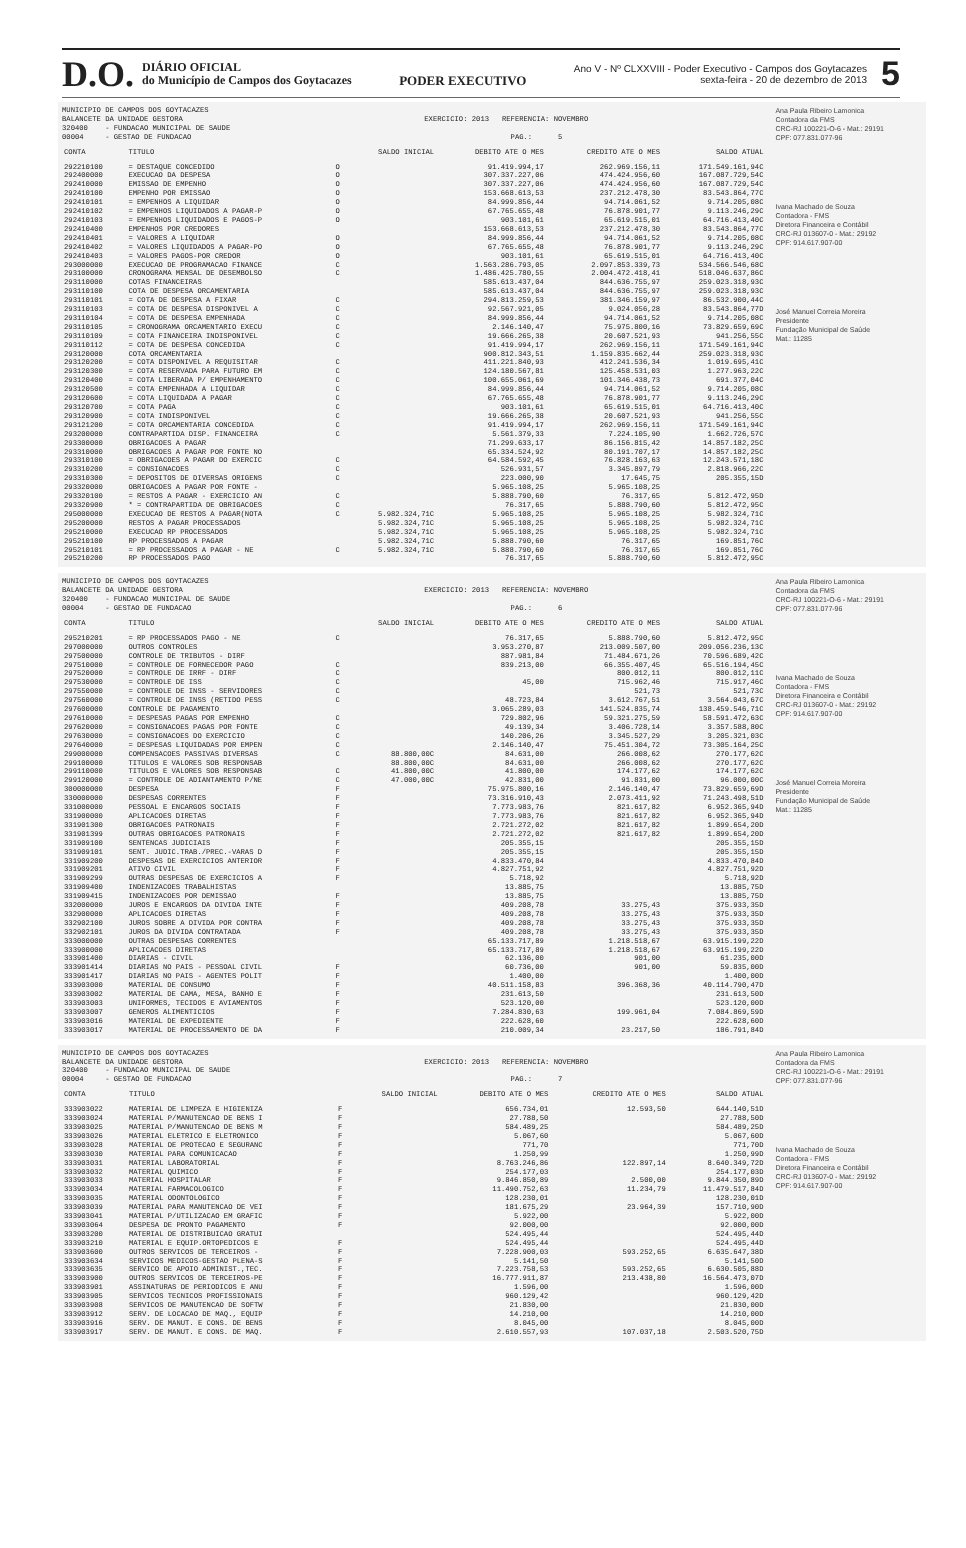D.O. DIÁRIO OFICIAL
do Município de Campos dos Goytacazes
PODER EXECUTIVO
Ano V - Nº CLXXVIII - Poder Executivo - Campos dos Goytacazes
sexta-feira - 20 de dezembro de 2013
5
MUNICIPIO DE CAMPOS DOS GOYTACAZES BALANCETE DA UNIDADE GESTORA EXERCICIO: 2013 REFERENCIA: NOVEMBRO 320400 - FUNDACAO MUNICIPAL DE SAUDE 00004 - GESTAO DE FUNDACAO PAG.: 5
| CONTA | TITULO | | SALDO INICIAL | DEBITO ATE O MES | CREDITO ATE O MES | SALDO ATUAL |
| --- | --- | --- | --- | --- | --- | --- |
| 292210100 | = DESTAQUE CONCEDIDO | O | | 91.419.994,17 | 262.969.156,11 | 171.549.161,94C |
| 292400000 | EXECUCAO DA DESPESA | O | | 307.337.227,06 | 474.424.956,60 | 167.087.729,54C |
| 292410000 | EMISSAO DE EMPENHO | O | | 307.337.227,06 | 474.424.956,60 | 167.087.729,54C |
| 292410100 | EMPENHO POR EMISSAO | O | | 153.668.613,53 | 237.212.478,30 | 83.543.864,77C |
| 292410101 | = EMPENHOS A LIQUIDAR | O | | 84.999.856,44 | 94.714.061,52 | 9.714.205,08C |
| 292410102 | = EMPENHOS LIQUIDADOS A PAGAR-P | O | | 67.765.655,48 | 76.878.901,77 | 9.113.246,29C |
| 292410103 | = EMPENHOS LIQUIDADOS E PAGOS-P | O | | 903.101,61 | 65.619.515,01 | 64.716.413,40C |
| 292410400 | EMPENHOS POR CREDORES | | | 153.668.613,53 | 237.212.478,30 | 83.543.864,77C |
| 292410401 | = VALORES A LIQUIDAR | O | | 84.999.856,44 | 94.714.061,52 | 9.714.205,08C |
| 292410402 | = VALORES LIQUIDADOS A PAGAR-PO | O | | 67.765.655,48 | 76.878.901,77 | 9.113.246,29C |
| 292410403 | = VALORES PAGOS-POR CREDOR | O | | 903.101,61 | 65.619.515,01 | 64.716.413,40C |
| 293000000 | EXECUCAO DE PROGRAMACAO FINANCE | C | | 1.563.286.793,05 | 2.097.853.339,73 | 534.566.546,68C |
| 293100000 | CRONOGRAMA MENSAL DE DESEMBOLSO | C | | 1.486.425.780,55 | 2.004.472.418,41 | 518.046.637,86C |
| 293110000 | COTAS FINANCEIRAS | | | 585.613.437,04 | 844.636.755,97 | 259.023.318,93C |
| 293110100 | COTA DE DESPESA ORCAMENTARIA | | | 585.613.437,04 | 844.636.755,97 | 259.023.318,93C |
| 293110101 | = COTA DE DESPESA A FIXAR | C | | 294.813.259,53 | 381.346.159,97 | 86.532.900,44C |
| 293110103 | = COTA DE DESPESA DISPONIVEL A | C | | 92.567.921,05 | 9.024.056,28 | 83.543.864,77D |
| 293110104 | = COTA DE DESPESA EMPENHADA | C | | 84.999.856,44 | 94.714.061,52 | 9.714.205,08C |
| 293110105 | = CRONOGRAMA ORCAMENTARIO EXECU | C | | 2.146.140,47 | 75.975.800,16 | 73.829.659,69C |
| 293110109 | = COTA FINANCEIRA INDISPONIVEL | C | | 19.666.265,38 | 20.607.521,93 | 941.256,55C |
| 293110112 | = COTA DE DESPESA CONCEDIDA | C | | 91.419.994,17 | 262.969.156,11 | 171.549.161,94C |
| 293120000 | COTA ORCAMENTARIA | | | 900.812.343,51 | 1.159.835.662,44 | 259.023.318,93C |
| 293120200 | = COTA DISPONIVEL A REQUISITAR | C | | 411.221.840,93 | 412.241.536,34 | 1.019.695,41C |
| 293120300 | = COTA RESERVADA PARA FUTURO EM | C | | 124.180.567,81 | 125.458.531,03 | 1.277.963,22C |
| 293120400 | = COTA LIBERADA P/ EMPENHAMENTO | C | | 100.655.061,69 | 101.346.438,73 | 691.377,04C |
| 293120500 | = COTA EMPENHADA A LIQUIDAR | C | | 84.999.856,44 | 94.714.061,52 | 9.714.205,08C |
| 293120600 | = COTA LIQUIDADA A PAGAR | C | | 67.765.655,48 | 76.878.901,77 | 9.113.246,29C |
| 293120700 | = COTA PAGA | C | | 903.101,61 | 65.619.515,01 | 64.716.413,40C |
| 293120900 | = COTA INDISPONIVEL | C | | 19.666.265,38 | 20.607.521,93 | 941.256,55C |
| 293121200 | = COTA ORCAMENTARIA CONCEDIDA | C | | 91.419.994,17 | 262.969.156,11 | 171.549.161,94C |
| 293200000 | CONTRAPARTIDA DISP. FINANCEIRA | C | | 5.561.379,33 | 7.224.105,90 | 1.662.726,57C |
| 293300000 | OBRIGACOES A PAGAR | | | 71.299.633,17 | 86.156.815,42 | 14.857.182,25C |
| 293310000 | OBRIGACOES A PAGAR POR FONTE NO | | | 65.334.524,92 | 80.191.707,17 | 14.857.182,25C |
| 293310100 | = OBRIGACOES A PAGAR DO EXERCIC | C | | 64.584.592,45 | 76.828.163,63 | 12.243.571,18C |
| 293310200 | = CONSIGNACOES | C | | 526.931,57 | 3.345.897,79 | 2.818.966,22C |
| 293310300 | = DEPOSITOS DE DIVERSAS ORIGENS | C | | 223.000,90 | 17.645,75 | 205.355,15D |
| 293320000 | OBRIGACOES A PAGAR POR FONTE - | | | 5.965.108,25 | 5.965.108,25 | |
| 293320100 | = RESTOS A PAGAR - EXERCICIO AN | C | | 5.888.790,60 | 76.317,65 | 5.812.472,95D |
| 293320900 | * = CONTRAPARTIDA DE OBRIGACOES | C | | 76.317,65 | 5.888.790,60 | 5.812.472,95C |
| 295000000 | EXECUCAO DE RESTOS A PAGAR(NOTA | C | 5.982.324,71C | 5.965.108,25 | 5.965.108,25 | 5.982.324,71C |
| 295200000 | RESTOS A PAGAR PROCESSADOS | | 5.982.324,71C | 5.965.108,25 | 5.965.108,25 | 5.982.324,71C |
| 295210000 | EXECUCAO RP PROCESSADOS | | 5.982.324,71C | 5.965.108,25 | 5.965.108,25 | 5.982.324,71C |
| 295210100 | RP PROCESSADOS A PAGAR | | 5.982.324,71C | 5.888.790,60 | 76.317,65 | 169.851,76C |
| 295210101 | = RP PROCESSADOS A PAGAR - NE | C | 5.982.324,71C | 5.888.790,60 | 76.317,65 | 169.851,76C |
| 295210200 | RP PROCESSADOS PAGO | | | 76.317,65 | 5.888.790,60 | 5.812.472,95C |
Ana Paula Ribeiro Lamonica
Contadora da FMS
CRC-RJ 100221-O-6 - Mat.: 29191
CPF: 077.831.077-96
Ivana Machado de Souza
Contadora - FMS
Diretora Financeira e Contábil
CRC-RJ 013607-0 - Mat.: 29192
CPF: 914.617.907-00
José Manuel Correia Moreira
Presidente
Fundação Municipal de Saúde
Mat.: 11285
MUNICIPIO DE CAMPOS DOS GOYTACAZES BALANCETE DA UNIDADE GESTORA EXERCICIO: 2013 REFERENCIA: NOVEMBRO 320400 - FUNDACAO MUNICIPAL DE SAUDE 00004 - GESTAO DE FUNDACAO PAG.: 6
| CONTA | TITULO | | SALDO INICIAL | DEBITO ATE O MES | CREDITO ATE O MES | SALDO ATUAL |
| --- | --- | --- | --- | --- | --- | --- |
| 295210201 | = RP PROCESSADOS PAGO - NE | C | | 76.317,65 | 5.888.790,60 | 5.812.472,95C |
| 297000000 | OUTROS CONTROLES | | | 3.953.270,87 | 213.009.507,00 | 209.056.236,13C |
| 297500000 | CONTROLE DE TRIBUTOS - DIRF | | | 887.981,84 | 71.484.671,26 | 70.596.689,42C |
| 297510000 | = CONTROLE DE FORNECEDOR PAGO | C | | 839.213,00 | 66.355.407,45 | 65.516.194,45C |
| 297520000 | = CONTROLE DE IRRF - DIRF | C | | | 800.012,11 | 800.012,11C |
| 297530000 | = CONTROLE DE ISS | C | | 45,00 | 715.962,46 | 715.917,46C |
| 297550000 | = CONTROLE DE INSS - SERVIDORES | C | | | 521,73 | 521,73C |
| 297560000 | = CONTROLE DE INSS (RETIDO PESS | C | | 48.723,84 | 3.612.767,51 | 3.564.043,67C |
| 297600000 | CONTROLE DE PAGAMENTO | | | 3.065.289,03 | 141.524.835,74 | 138.459.546,71C |
| 297610000 | = DESPESAS PAGAS POR EMPENHO | C | | 729.802,96 | 59.321.275,59 | 58.591.472,63C |
| 297620000 | = CONSIGNACOES PAGAS POR FONTE | C | | 49.139,34 | 3.406.728,14 | 3.357.588,80C |
| 297630000 | = CONSIGNACOES DO EXERCICIO | C | | 140.206,26 | 3.345.527,29 | 3.205.321,03C |
| 297640000 | = DESPESAS LIQUIDADAS POR EMPEN | C | | 2.146.140,47 | 75.451.304,72 | 73.305.164,25C |
| 299000000 | COMPENSACOES PASSIVAS DIVERSAS | C | 88.800,00C | 84.631,00 | 266.008,62 | 270.177,62C |
| 299100000 | TITULOS E VALORES SOB RESPONSAB | | 88.800,00C | 84.631,00 | 266.008,62 | 270.177,62C |
| 299110000 | TITULOS E VALORES SOB RESPONSAB | C | 41.800,00C | 41.800,00 | 174.177,62 | 174.177,62C |
| 299120000 | = CONTROLE DE ADIANTAMENTO P/NE | C | 47.000,00C | 42.831,00 | 91.831,00 | 96.000,00C |
| 300000000 | DESPESA | F | | 75.975.800,16 | 2.146.140,47 | 73.829.659,69D |
| 330000000 | DESPESAS CORRENTES | F | | 73.316.910,43 | 2.073.411,92 | 71.243.498,51D |
| 331000000 | PESSOAL E ENCARGOS SOCIAIS | F | | 7.773.983,76 | 821.617,82 | 6.952.365,94D |
| 331900000 | APLICACOES DIRETAS | F | | 7.773.983,76 | 821.617,82 | 6.952.365,94D |
| 331901300 | OBRIGACOES PATRONAIS | F | | 2.721.272,02 | 821.617,82 | 1.899.654,20D |
| 331901399 | OUTRAS OBRIGACOES PATRONAIS | F | | 2.721.272,02 | 821.617,82 | 1.899.654,20D |
| 331909100 | SENTENCAS JUDICIAIS | F | | 205.355,15 | | 205.355,15D |
| 331909101 | SENT. JUDIC.TRAB./PREC.-VARAS D | F | | 205.355,15 | | 205.355,15D |
| 331909200 | DESPESAS DE EXERCICIOS ANTERIOR | F | | 4.833.470,84 | | 4.833.470,84D |
| 331909201 | ATIVO CIVIL | F | | 4.827.751,92 | | 4.827.751,92D |
| 331909299 | OUTRAS DESPESAS DE EXERCICIOS A | F | | 5.718,92 | | 5.718,92D |
| 331909400 | INDENIZACOES TRABALHISTAS | | | 13.885,75 | | 13.885,75D |
| 331909415 | INDENIZACOES POR DEMISSAO | F | | 13.885,75 | | 13.885,75D |
| 332000000 | JUROS E ENCARGOS DA DIVIDA INTE | F | | 409.208,78 | 33.275,43 | 375.933,35D |
| 332900000 | APLICACOES DIRETAS | F | | 409.208,78 | 33.275,43 | 375.933,35D |
| 332902100 | JUROS SOBRE A DIVIDA POR CONTRA | F | | 409.208,78 | 33.275,43 | 375.933,35D |
| 332902101 | JUROS DA DIVIDA CONTRATADA | F | | 409.208,78 | 33.275,43 | 375.933,35D |
| 333000000 | OUTRAS DESPESAS CORRENTES | | | 65.133.717,89 | 1.218.518,67 | 63.915.199,22D |
| 333900000 | APLICACOES DIRETAS | | | 65.133.717,89 | 1.218.518,67 | 63.915.199,22D |
| 333901400 | DIARIAS - CIVIL | | | 62.136,00 | 901,00 | 61.235,00D |
| 333901414 | DIARIAS NO PAIS - PESSOAL CIVIL | F | | 60.736,00 | 901,00 | 59.835,00D |
| 333901417 | DIARIAS NO PAIS - AGENTES POLIT | F | | 1.400,00 | | 1.400,00D |
| 333903000 | MATERIAL DE CONSUMO | F | | 40.511.158,83 | 396.368,36 | 40.114.790,47D |
| 333903002 | MATERIAL DE CAMA, MESA, BANHO E | F | | 231.613,50 | | 231.613,50D |
| 333903003 | UNIFORMES, TECIDOS E AVIAMENTOS | F | | 523.120,00 | | 523.120,00D |
| 333903007 | GENEROS ALIMENTICIOS | F | | 7.284.830,63 | 199.961,04 | 7.084.869,59D |
| 333903016 | MATERIAL DE EXPEDIENTE | F | | 222.628,60 | | 222.628,60D |
| 333903017 | MATERIAL DE PROCESSAMENTO DE DA | F | | 210.009,34 | 23.217,50 | 186.791,84D |
Ana Paula Ribeiro Lamonica
Contadora da FMS
CRC-RJ 100221-O-6 - Mat.: 29191
CPF: 077.831.077-96
Ivana Machado de Souza
Contadora - FMS
Diretora Financeira e Contábil
CRC-RJ 013607-0 - Mat.: 29192
CPF: 914.617.907-00
José Manuel Correia Moreira
Presidente
Fundação Municipal de Saúde
Mat.: 11285
MUNICIPIO DE CAMPOS DOS GOYTACAZES BALANCETE DA UNIDADE GESTORA EXERCICIO: 2013 REFERENCIA: NOVEMBRO 320400 - FUNDACAO MUNICIPAL DE SAUDE 00004 - GESTAO DE FUNDACAO PAG.: 7
| CONTA | TITULO | | SALDO INICIAL | DEBITO ATE O MES | CREDITO ATE O MES | SALDO ATUAL |
| --- | --- | --- | --- | --- | --- | --- |
| 333903022 | MATERIAL DE LIMPEZA E HIGIENIZA | F | | 656.734,01 | 12.593,50 | 644.140,51D |
| 333903024 | MATERIAL P/MANUTENCAO DE BENS I | F | | 27.788,50 | | 27.788,50D |
| 333903025 | MATERIAL P/MANUTENCAO DE BENS M | F | | 584.489,25 | | 584.489,25D |
| 333903026 | MATERIAL ELETRICO E ELETRONICO | F | | 5.067,60 | | 5.067,60D |
| 333903028 | MATERIAL DE PROTECAO E SEGURANC | F | | 771,70 | | 771,70D |
| 333903030 | MATERIAL PARA COMUNICACAO | F | | 1.250,99 | | 1.250,99D |
| 333903031 | MATERIAL LABORATORIAL | F | | 8.763.246,86 | 122.897,14 | 8.640.349,72D |
| 333903032 | MATERIAL QUIMICO | F | | 254.177,03 | | 254.177,03D |
| 333903033 | MATERIAL HOSPITALAR | F | | 9.846.850,89 | 2.500,00 | 9.844.350,89D |
| 333903034 | MATERIAL FARMACOLOGICO | F | | 11.490.752,63 | 11.234,79 | 11.479.517,84D |
| 333903035 | MATERIAL ODONTOLOGICO | F | | 128.230,01 | | 128.230,01D |
| 333903039 | MATERIAL PARA MANUTENCAO DE VEI | F | | 181.675,29 | 23.964,39 | 157.710,90D |
| 333903041 | MATERIAL P/UTILIZACAO EM GRAFIC | F | | 5.922,00 | | 5.922,00D |
| 333903064 | DESPESA DE PRONTO PAGAMENTO | F | | 92.000,00 | | 92.000,00D |
| 333903200 | MATERIAL DE DISTRIBUICAO GRATUI | | | 524.495,44 | | 524.495,44D |
| 333903210 | MATERIAL E EQUIP.ORTOPEDICOS E | F | | 524.495,44 | | 524.495,44D |
| 333903600 | OUTROS SERVICOS DE TERCEIROS - | F | | 7.228.900,03 | 593.252,65 | 6.635.647,38D |
| 333903634 | SERVICOS MEDICOS-GESTAO PLENA-S | F | | 5.141,50 | | 5.141,50D |
| 333903635 | SERVICO DE APOIO ADMINIST.,TEC. | F | | 7.223.758,53 | 593.252,65 | 6.630.505,88D |
| 333903900 | OUTROS SERVICOS DE TERCEIROS-PE | F | | 16.777.911,87 | 213.438,80 | 16.564.473,07D |
| 333903901 | ASSINATURAS DE PERIODICOS E ANU | F | | 1.596,00 | | 1.596,00D |
| 333903905 | SERVICOS TECNICOS PROFISSIONAIS | F | | 960.129,42 | | 960.129,42D |
| 333903908 | SERVICOS DE MANUTENCAO DE SOFTW | F | | 21.830,00 | | 21.830,00D |
| 333903912 | SERV. DE LOCACAO DE MAQ., EQUIP | F | | 14.210,00 | | 14.210,00D |
| 333903916 | SERV. DE MANUT. E CONS. DE BENS | F | | 8.045,00 | | 8.045,00D |
| 333903917 | SERV. DE MANUT. E CONS. DE MAQ. | F | | 2.610.557,93 | 107.037,18 | 2.503.520,75D |
Ana Paula Ribeiro Lamonica
Contadora da FMS
CRC-RJ 100221-O-6 - Mat.: 29191
CPF: 077.831.077-96
Ivana Machado de Souza
Contadora - FMS
Diretora Financeira e Contábil
CRC-RJ 013607-0 - Mat.: 29192
CPF: 914.617.907-00